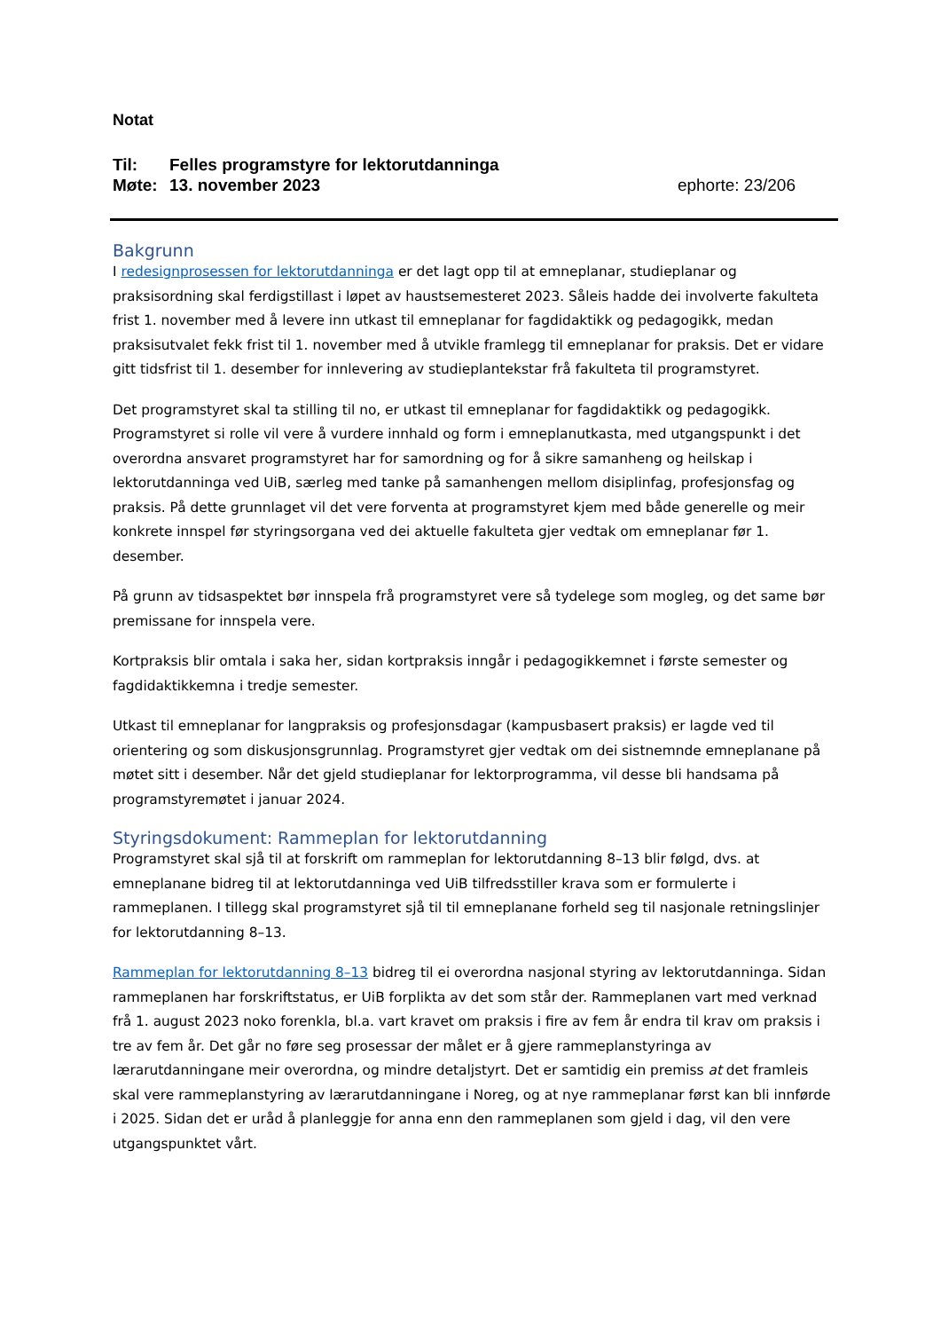Notat
Til: Felles programstyre for lektorutdanninga
Møte: 13. november 2023 ephorte: 23/206
Bakgrunn
I redesignprosessen for lektorutdanninga er det lagt opp til at emneplanar, studieplanar og praksisordning skal ferdigstillast i løpet av haustsemesteret 2023. Såleis hadde dei involverte fakulteta frist 1. november med å levere inn utkast til emneplanar for fagdidaktikk og pedagogikk, medan praksisutvalet fekk frist til 1. november med å utvikle framlegg til emneplanar for praksis. Det er vidare gitt tidsfrist til 1. desember for innlevering av studieplantekstar frå fakulteta til program­styret.
Det programstyret skal ta stilling til no, er utkast til emneplanar for fagdidaktikk og pedagogikk. Programstyret si rolle vil vere å vurdere innhald og form i emneplanutkasta, med utgangspunkt i det overordna ansvaret programstyret har for samordning og for å sikre samanheng og heilskap i lektorutdanninga ved UiB, særleg med tanke på samanhengen mellom disiplinfag, profesjonsfag og praksis. På dette grunnlaget vil det vere forventa at programstyret kjem med både generelle og meir konkrete innspel før styringsorgana ved dei aktuelle fakulteta gjer vedtak om emneplanar før 1. desember.
På grunn av tidsaspektet bør innspela frå programstyret vere så tydelege som mogleg, og det same bør premissane for innspela vere.
Kortpraksis blir omtala i saka her, sidan kortpraksis inngår i pedagogikkemnet i første semester og fagdidaktikkemna i tredje semester.
Utkast til emneplanar for langpraksis og profesjonsdagar (kampusbasert praksis) er lagde ved til orientering og som diskusjonsgrunnlag. Programstyret gjer vedtak om dei sistnemnde emneplanane på møtet sitt i desember. Når det gjeld studieplanar for lektorprogramma, vil desse bli handsama på programstyremøtet i januar 2024.
Styringsdokument: Rammeplan for lektorutdanning
Programstyret skal sjå til at forskrift om rammeplan for lektorutdanning 8–13 blir følgd, dvs. at emneplanane bidreg til at lektorutdanninga ved UiB tilfredsstiller krava som er formulerte i rammeplanen. I tillegg skal programstyret sjå til til emneplanane forheld seg til nasjonale retningslinjer for lektorutdanning 8–13.
Rammeplan for lektorutdanning 8–13 bidreg til ei overordna nasjonal styring av lektorutdanninga. Sidan rammeplanen har forskriftstatus, er UiB forplikta av det som står der. Rammeplanen vart med verknad frå 1. august 2023 noko forenkla, bl.a. vart kravet om praksis i fire av fem år endra til krav om praksis i tre av fem år. Det går no føre seg prosessar der målet er å gjere rammeplanstyringa av lærarutdanningane meir overordna, og mindre detaljstyrt. Det er samtidig ein premiss at det framleis skal vere rammeplanstyring av lærarutdanningane i Noreg, og at nye rammeplanar først kan bli innførde i 2025. Sidan det er uråd å planleggje for anna enn den rammeplanen som gjeld i dag, vil den vere utgangspunktet vårt.